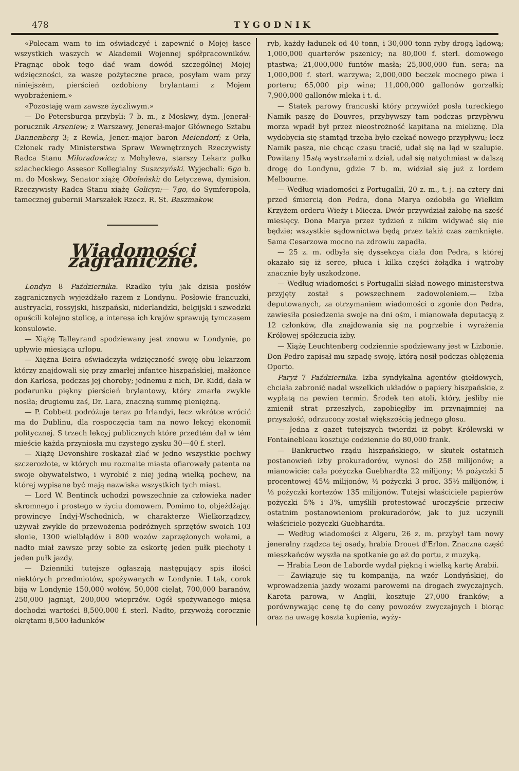478 TYGODNIK
«Polecam wam to im oświadczyć i zapewnić o Mojej łasce wszystkich waszych w Akademii Wojennej spółpracowników. Pragnąc obok tego dać wam dowód szczególnej Mojej wdzięczności, za wasze pożyteczne prace, posyłam wam przy niniejszém, pierścień ozdobiony brylantami z Mojem wyobrażeniem.»
«Pozostaję wam zawsze życzliwym.»
— Do Petersburga przybyli: 7 b. m., z Moskwy, dym. Jenerał-porucznik Arseniew; z Warszawy, Jenerał-major Głównego Sztabu Dannenberg 3; z Rewla, Jener.-major baron Meiendorf; z Orła, Członek rady Ministerstwa Spraw Wewnętrznych Rzeczywisty Radca Stanu Miłoradowicz; z Mohylewa, starszy Lekarz pułku szlacheckiego Assesor Kollegialny Suszczyński. Wyjechali: 6go b. m. do Moskwy, Senator xiążę Oboleński; do Letyczewa, dymision. Rzeczywisty Radca Stanu xiążę Golicyn;— 7go, do Symferopola, tamecznej gubernii Marszałek Rzecz. R. St. Baszmakow.
Wiadomości zagraniczne.
Londyn 8 Października. Rzadko tylu jak dzisia posłów zagranicznych wyjeżdżało razem z Londynu. Posłowie francuzki, austryacki, rossyjski, hiszpański, niderlandzki, belgijski i szwedzki opuścili kolejno stolicę, a interesa ich krajów sprawują tymczasem konsulowie.
— Xiążę Talleyrand spodziewany jest znowu w Londynie, po upływie miesiąca urlopu.
— Xiężna Beira oświadczyła wdzięczność swoję obu lekarzom którzy znajdowali się przy zmarłej infantce hiszpańskiej, małżonce don Karlosa, podczas jej choroby; jednemu z nich, Dr. Kidd, dała w podarunku piękny pierścień brylantowy, który zmarła zwykle nosiła; drugiemu zaś, Dr. Lara, znaczną summę pieniężną.
— P. Cobbett podróżuje teraz po Irlandyi, lecz wkrótce wrócić ma do Dublinu, dla rospoczęcia tam na nowo lekcyj ekonomii politycznej. S trzech lekcyj publicznych które przedtém dał w tém mieście każda przyniosła mu czystego zysku 30—40 f. sterl.
— Xiążę Devonshire roskazał zlać w jedno wszystkie pochwy szczerozłote, w których mu rozmaite miasta ofiarowały patenta na swoje obywatelstwo, i wyrobić z niej jedną wielką pochew, na której wypisane być mają nazwiska wszystkich tych miast.
— Lord W. Bentinck uchodzi powszechnie za człowieka nader skromnego i prostego w życiu domowem. Pomimo to, objeżdżając prowincye Indyj-Wschodnich, w charakterze Wielkorządzcy, używał zwykle do przewożenia podróżnych sprzętów swoich 103 słonie, 1300 wielbłądów i 800 wozów zaprzężonych wołami, a nadto miał zawsze przy sobie za eskortę jeden pułk piechoty i jeden pułk jazdy.
— Dzienniki tutejsze ogłaszają następujący spis ilości niektórych przedmiotów, spożywanych w Londynie. I tak, corok biją w Londynie 150,000 wołów, 50,000 cieląt, 700,000 baranów, 250,000 jagniąt, 200,000 wieprzów. Ogół spożywanego mięsa dochodzi wartości 8,500,000 f. sterl. Nadto, przywożą corocznie okrętami 8,500 ładunków
ryb, każdy ładunek od 40 tonn, i 30,000 tonn ryby drogą lądową; 1,000,000 quarterów pszenicy; na 80,000 f. sterl. domowego ptastwa; 21,000,000 funtów masła; 25,000,000 fun. sera; na 1,000,000 f. sterl. warzywa; 2,000,000 beczek mocnego piwa i porteru; 65,000 pip wina; 11,000,000 gallonów gorzałki; 7,900,000 gallonów mleka i t. d.
— Statek parowy francuski który przywiózł posła tureckiego Namik paszę do Douvres, przybywszy tam podczas przypływu morza wpadł był przez nieostrożność kapitana na mieliznę. Dla wydobycia się stamtąd trzeba było czekać nowego przypływu; lecz Namik pasza, nie chcąc czasu tracić, udał się na ląd w szalupie. Powitany 15stą wystrzałami z dział, udał się natychmiast w dalszą drogę do Londynu, gdzie 7 b. m. widział się już z lordem Melbourne.
— Według wiadomości z Portugallii, 20 z. m., t. j. na cztery dni przed śmiercią don Pedra, dona Marya ozdobiła go Wielkim Krzyżem orderu Wieży i Miecza. Dwór przywdział żałobę na sześć miesięcy. Dona Marya przez tydzień z nikim widywać się nie będzie; wszystkie sądownictwa będą przez takiż czas zamknięte. Sama Cesarzowa mocno na zdrowiu zapadła.
— 25 z. m. odbyła się dyssekcya ciała don Pedra, s której okazało się iż serce, płuca i kilka części żołądka i wątroby znacznie były uszkodzone.
— Według wiadomości s Portugallii skład nowego ministerstwa przyjęty został s powszechnem zadowoleniem.— Izba deputowanych, za otrzymaniem wiadomości o zgonie don Pedra, zawiesiła posiedzenia swoje na dni ośm, i mianowała deputacyą z 12 członków, dla znajdowania się na pogrzebie i wyrażenia Królowej spółczucia izby.
— Xiążę Leuchtenberg codziennie spodziewany jest w Lizbonie. Don Pedro zapisał mu szpadę swoję, którą nosił podczas oblężenia Oporto.
Paryż 7 Października. Izba syndykalna agentów giełdowych, chciała zabronić nadal wszelkich układów o papiery hiszpańskie, z wypłatą na pewien termin. Środek ten atoli, który, jeśliby nie zmienił strat przeszłych, zapobiegłby im przynajmniej na przyszłość, odrzucony został większością jednego głosu.
— Jedna z gazet tutejszych twierdzi iż pobyt Królewski w Fontainebleau kosztuje codziennie do 80,000 frank.
— Bankructwo rządu hiszpańskiego, w skutek ostatnich postanowień izby prokuradorów, wynosi do 258 milijonów; a mianowicie: cała pożyczka Guebhardta 22 milijony; ⅓ pożyczki 5 procentowej 45½ milijonów, ⅓ pożyczki 3 proc. 35½ milijonów, i ⅓ pożyczki kortezów 135 milijonów. Tutejsi właściciele papierów pożyczki 5% i 3%, umyślili protestować uroczyście przeciw ostatnim postanowieniom prokuradorów, jak to już uczynili właściciele pożyczki Guebhardta.
— Według wiadomości z Algeru, 26 z. m. przybył tam nowy jeneralny rządzca tej osady, hrabia Drouet d'Erlon. Znaczna część mieszkańców wyszła na spotkanie go aż do portu, z muzyką.
— Hrabia Leon de Laborde wydał piękną i wielką kartę Arabii.
— Zawiązuje się tu kompanija, na wzór Londyńskiej, do wprowadzenia jazdy wozami parowemi na drogach zwyczajnych. Kareta parowa, w Anglii, kosztuje 27,000 franków; a porównywając cenę tę do ceny powozów zwyczajnych i biorąc oraz na uwagę koszta kupienia, wyży-